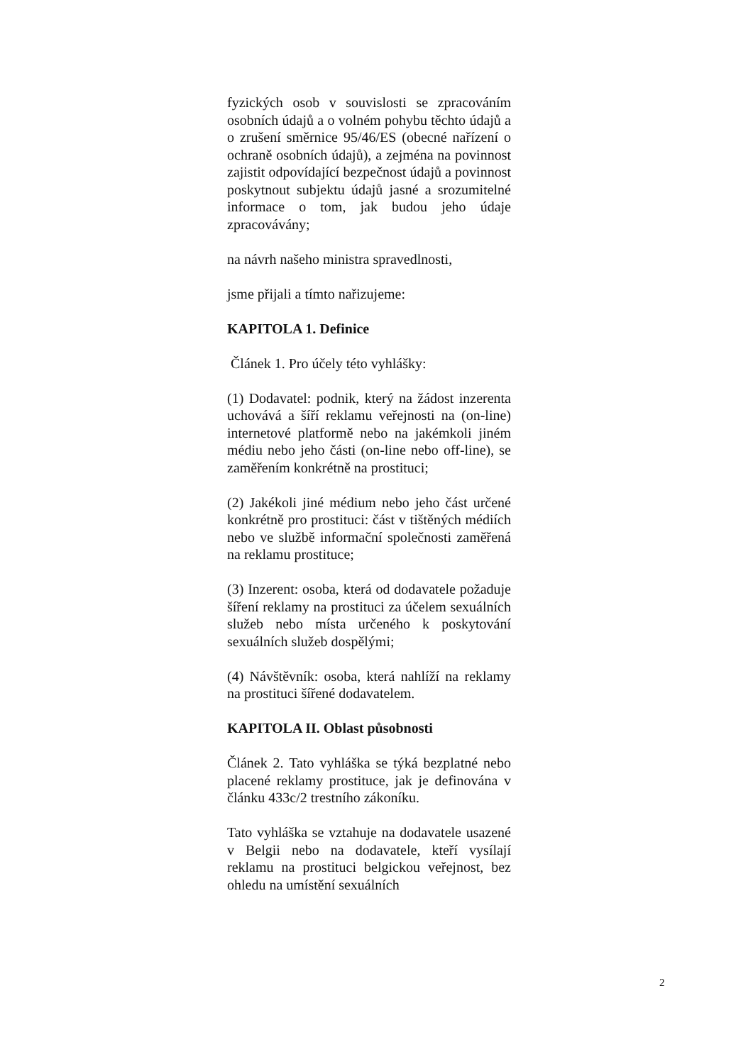fyzických osob v souvislosti se zpracováním osobních údajů a o volném pohybu těchto údajů a o zrušení směrnice 95/46/ES (obecné nařízení o ochraně osobních údajů), a zejména na povinnost zajistit odpovídající bezpečnost údajů a povinnost poskytnout subjektu údajů jasné a srozumitelné informace o tom, jak budou jeho údaje zpracovávány;
na návrh našeho ministra spravedlnosti,
jsme přijali a tímto nařizujeme:
KAPITOLA 1. Definice
Článek 1. Pro účely této vyhlášky:
(1) Dodavatel: podnik, který na žádost inzerenta uchovává a šíří reklamu veřejnosti na (on-line) internetové platformě nebo na jakémkoli jiném médiu nebo jeho části (on-line nebo off-line), se zaměřením konkrétně na prostituci;
(2) Jakékoli jiné médium nebo jeho část určené konkrétně pro prostituci: část v tištěných médiích nebo ve službě informační společnosti zaměřená na reklamu prostituce;
(3) Inzerent: osoba, která od dodavatele požaduje šíření reklamy na prostituci za účelem sexuálních služeb nebo místa určeného k poskytování sexuálních služeb dospělými;
(4) Návštěvník: osoba, která nahlíží na reklamy na prostituci šířené dodavatelem.
KAPITOLA II. Oblast působnosti
Článek 2. Tato vyhláška se týká bezplatné nebo placené reklamy prostituce, jak je definována v článku 433c/2 trestního zákoníku.
Tato vyhláška se vztahuje na dodavatele usazené v Belgii nebo na dodavatele, kteří vysílají reklamu na prostituci belgickou veřejnost, bez ohledu na umístění sexuálních
2